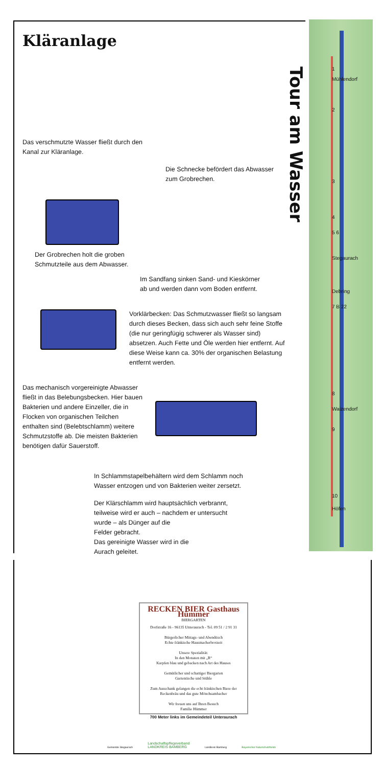Tour am Wasser
1
Mühlendorf
2
3
4
5 6
Stegaurach
Debring
7 B 22
8
Waizendorf
9
10
Höfen
Kläranlage
Das verschmutzte Wasser fließt durch den Kanal zur Kläranlage.
Die Schnecke befördert das Abwasser zum Grobrechen.
Der Grobrechen holt die groben
Schmutzteile aus dem Abwasser.
Im Sandfang sinken Sand- und Kieskörner
ab und werden dann vom Boden entfernt.
Vorklärbecken: Das Schmutzwasser fließt so langsam durch dieses Becken, dass sich auch sehr feine Stoffe (die nur geringfügig schwerer als Wasser sind) absetzen. Auch Fette und Öle werden hier entfernt. Auf diese Weise kann ca. 30% der organischen Belastung entfernt werden.
Das mechanisch vorgereinigte Abwasser fließt in das Belebungsbecken. Hier bauen Bakterien und andere Einzeller, die in Flocken von organischen Teilchen enthalten sind (Belebtschlamm) weitere Schmutzstoffe ab. Die meisten Bakterien benötigen dafür Sauerstoff.
In Schlammstapelbehältern wird dem Schlamm noch
Wasser entzogen und von Bakterien weiter zersetzt.
Der Klärschlamm wird hauptsächlich verbrannt,
teilweise wird er auch – nachdem er untersucht
wurde – als Dünger auf die
Felder gebracht.
Das gereinigte Wasser wird in die
Aurach geleitet.
RECKEN BIER Gasthaus Hümmer
BIERGARTEN
Dorfstraße 16 - 96135 Unteraurach - Tel. 09 51 / 2 91 31
Bürgerlicher Mittags- und Abendtisch
Echte fränkische Hausmacherbrotzeit
Unsere Spezialität:
In den Monaten mit „R“
Karpfen blau und gebacken nach Art des Hauses
Gemütlicher und schattiger Biergarten
Gartentische und Stühle
Zum Ausschank gelangen die echt fränkischen Biere der
Reckenbräu und das gute Mönchsambacher
Wir freuen uns auf Ihren Besuch
Familie Hümmer
700 Meter links im Gemeindeteil Unteraurach
Gemeinde Stegaurach Landschaftspflegeverband
LANDKREIS BAMBERG Landkreis Bamberg Bayerischer Naturschutzfonds